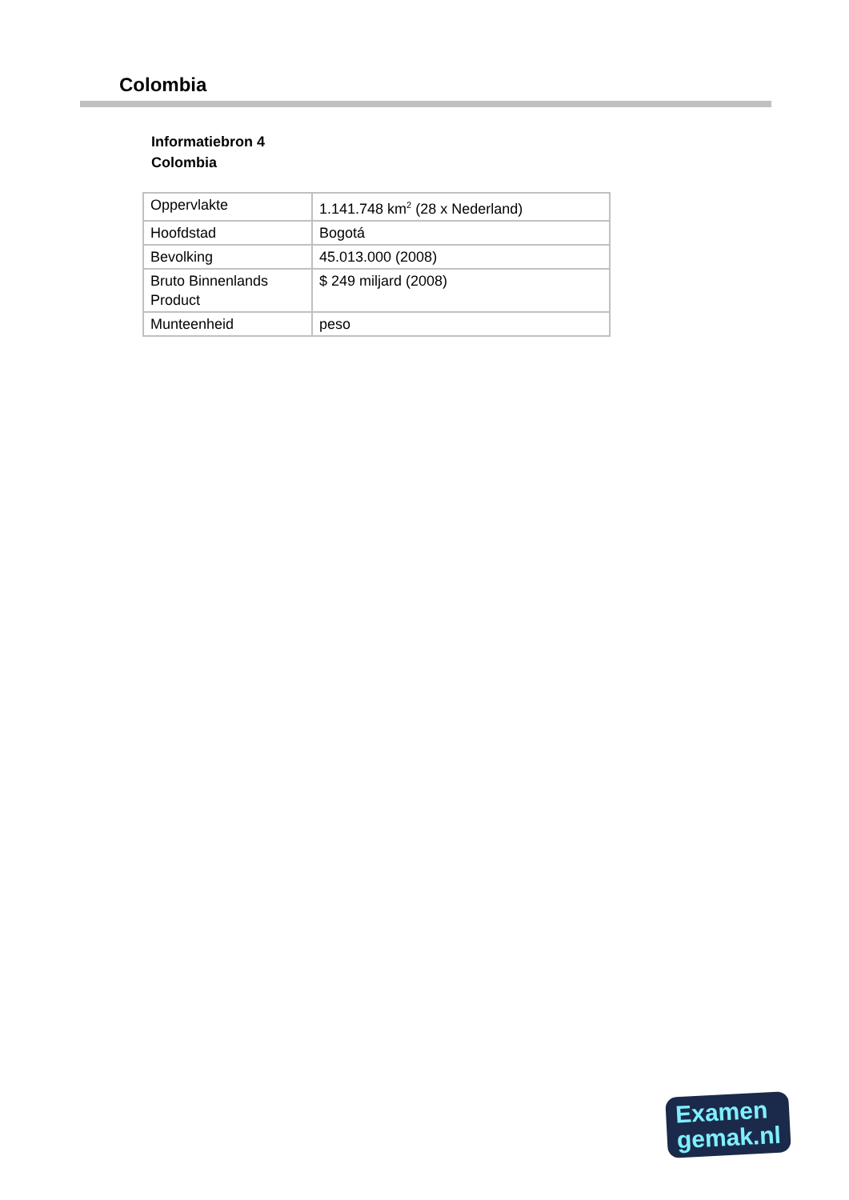Colombia
Informatiebron 4
Colombia
| Oppervlakte | 1.141.748 km<sup>2</sup> (28 x Nederland) |
| Hoofdstad | Bogotá |
| Bevolking | 45.013.000 (2008) |
| Bruto Binnenlands Product | $ 249 miljard (2008) |
| Munteenheid | peso |
Examen
gemak.nl